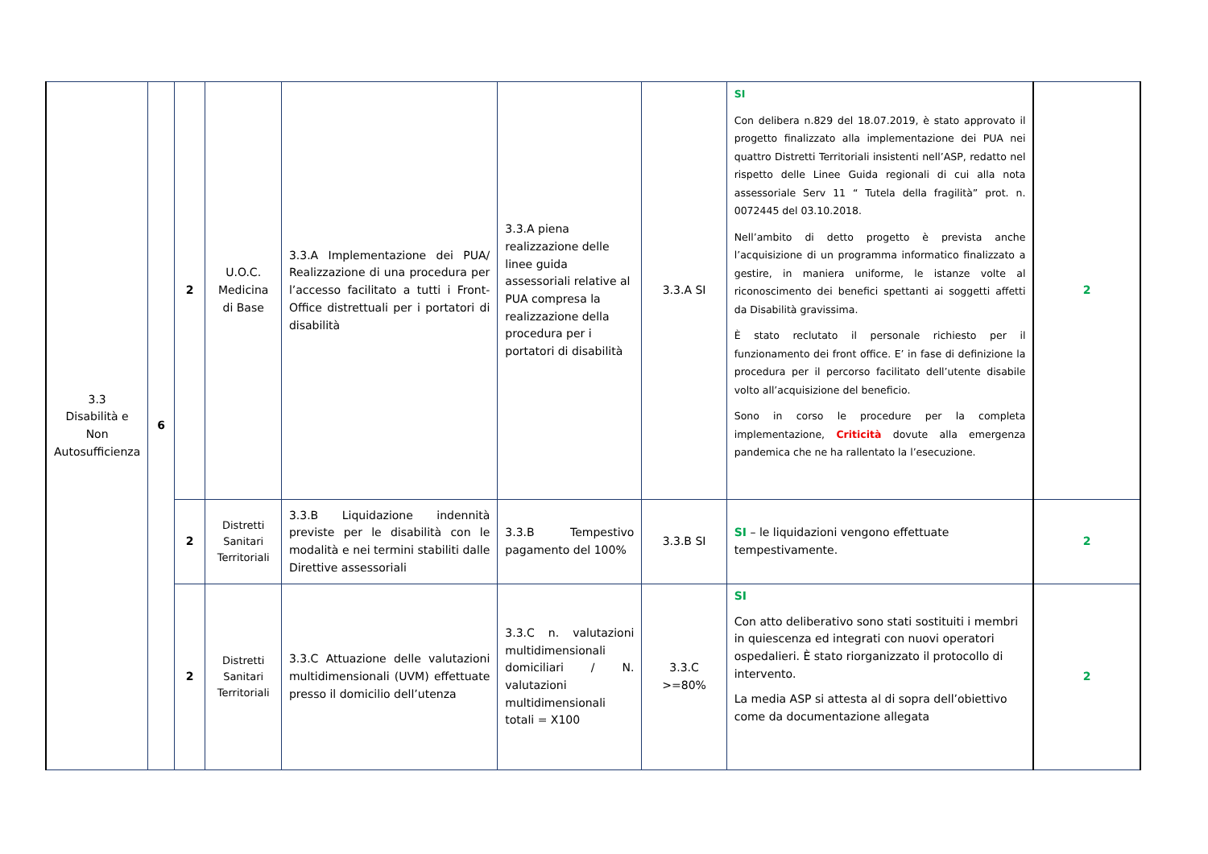| 3.3 Disabilità e Non Autosufficienza | 6 | 2 | U.O.C. Medicina di Base | 3.3.A Implementazione dei PUA/ Realizzazione di una procedura per l’accesso facilitato a tutti i Front-Office distrettuali per i portatori di disabilità | 3.3.A piena realizzazione delle linee guida assessoriali relative al PUA compresa la realizzazione della procedura per i portatori di disabilità | 3.3.A SI | SI Con delibera n.829 del 18.07.2019, è stato approvato il progetto finalizzato alla implementazione dei PUA nei quattro Distretti Territoriali insistenti nell’ASP, redatto nel rispetto delle Linee Guida regionali di cui alla nota assessoriale Serv 11 “ Tutela della fragilità” prot. n. 0072445 del 03.10.2018. Nell’ambito di detto progetto è prevista anche l’acquisizione di un programma informatico finalizzato a gestire, in maniera uniforme, le istanze volte al riconoscimento dei benefici spettanti ai soggetti affetti da Disabilità gravissima. È stato reclutato il personale richiesto per il funzionamento dei front office. E’ in fase di definizione la procedura per il percorso facilitato dell’utente disabile volto all’acquisizione del beneficio. Sono in corso le procedure per la completa implementazione, Criticità dovute alla emergenza pandemica che ne ha rallentato la l’esecuzione. | 2 |
| | | 2 | Distretti Sanitari Territoriali | 3.3.B Liquidazione indennità previste per le disabilità con le modalità e nei termini stabiliti dalle Direttive assessoriali | 3.3.B Tempestivo pagamento del 100% | 3.3.B SI | SI – le liquidazioni vengono effettuate tempestivamente. | 2 |
| | | 2 | Distretti Sanitari Territoriali | 3.3.C Attuazione delle valutazioni multidimensionali (UVM) effettuate presso il domicilio dell’utenza | 3.3.C n. valutazioni multidimensionali domiciliari / N. valutazioni multidimensionali totali = X100 | 3.3.C >=80% | SI Con atto deliberativo sono stati sostituiti i membri in quiescenza ed integrati con nuovi operatori ospedalieri. È stato riorganizzato il protocollo di intervento. La media ASP si attesta al di sopra dell’obiettivo come da documentazione allegata | 2 |